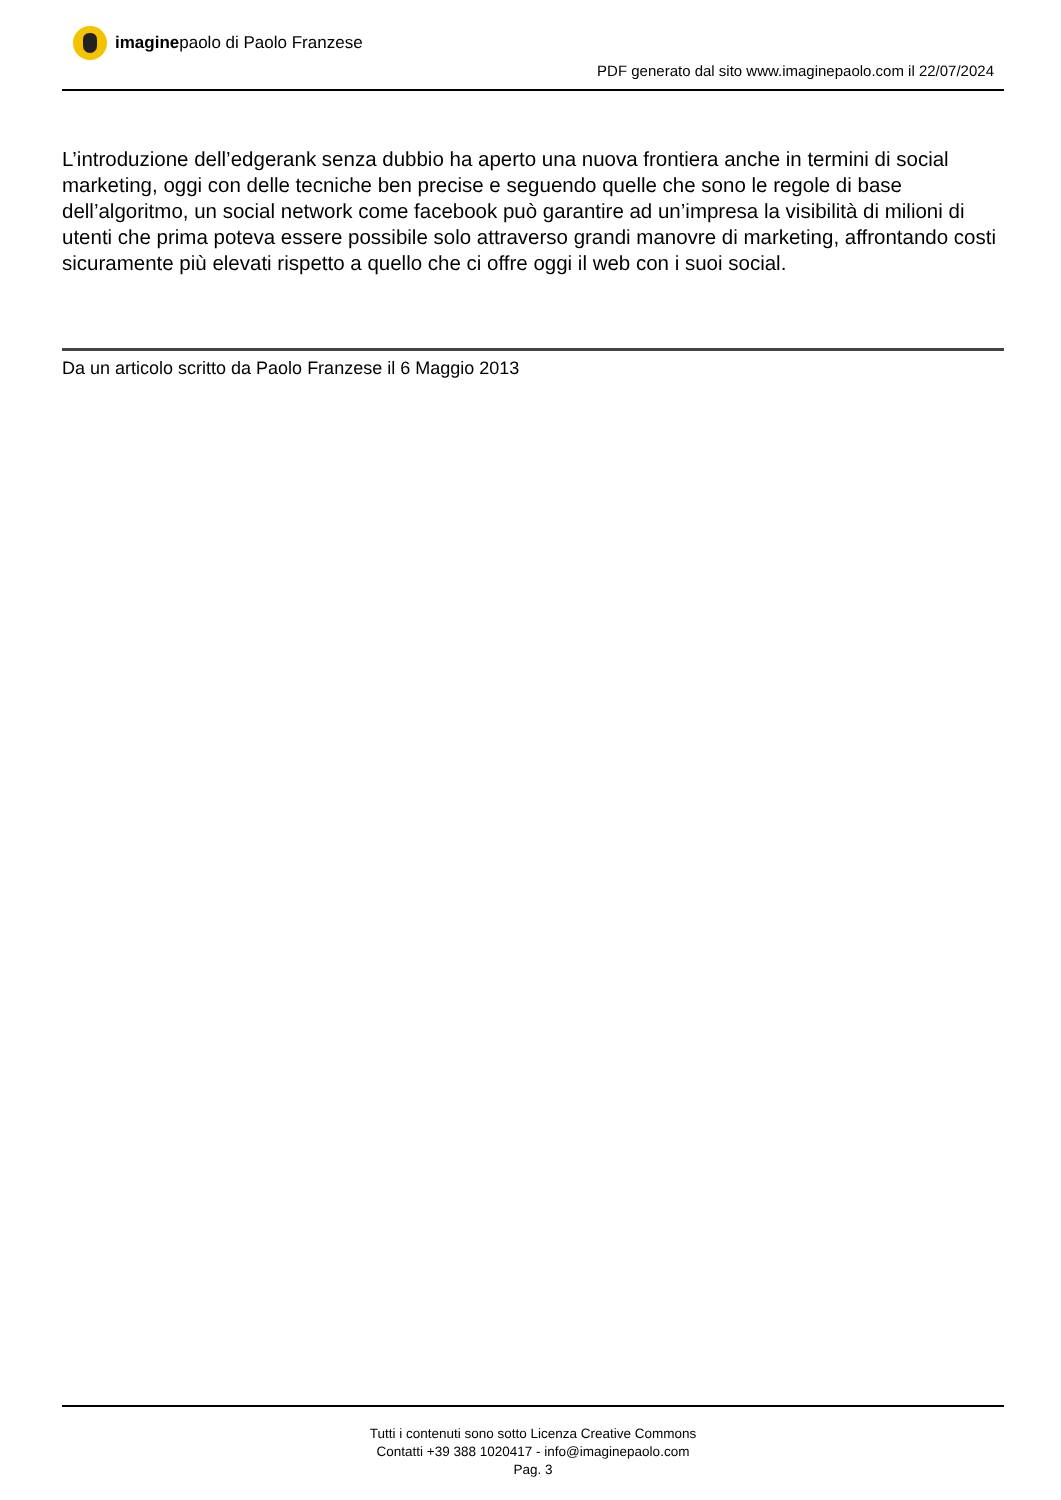imaginepaolo di Paolo Franzese
PDF generato dal sito www.imaginepaolo.com il 22/07/2024
L’introduzione dell’edgerank senza dubbio ha aperto una nuova frontiera anche in termini di social marketing, oggi con delle tecniche ben precise e seguendo quelle che sono le regole di base dell’algoritmo, un social network come facebook può garantire ad un’impresa la visibilità di milioni di utenti che prima poteva essere possibile solo attraverso grandi manovre di marketing, affrontando costi sicuramente più elevati rispetto a quello che ci offre oggi il web con i suoi social.
Da un articolo scritto da Paolo Franzese il 6 Maggio 2013
Tutti i contenuti sono sotto Licenza Creative Commons
Contatti +39 388 1020417 - info@imaginepaolo.com
Pag. 3